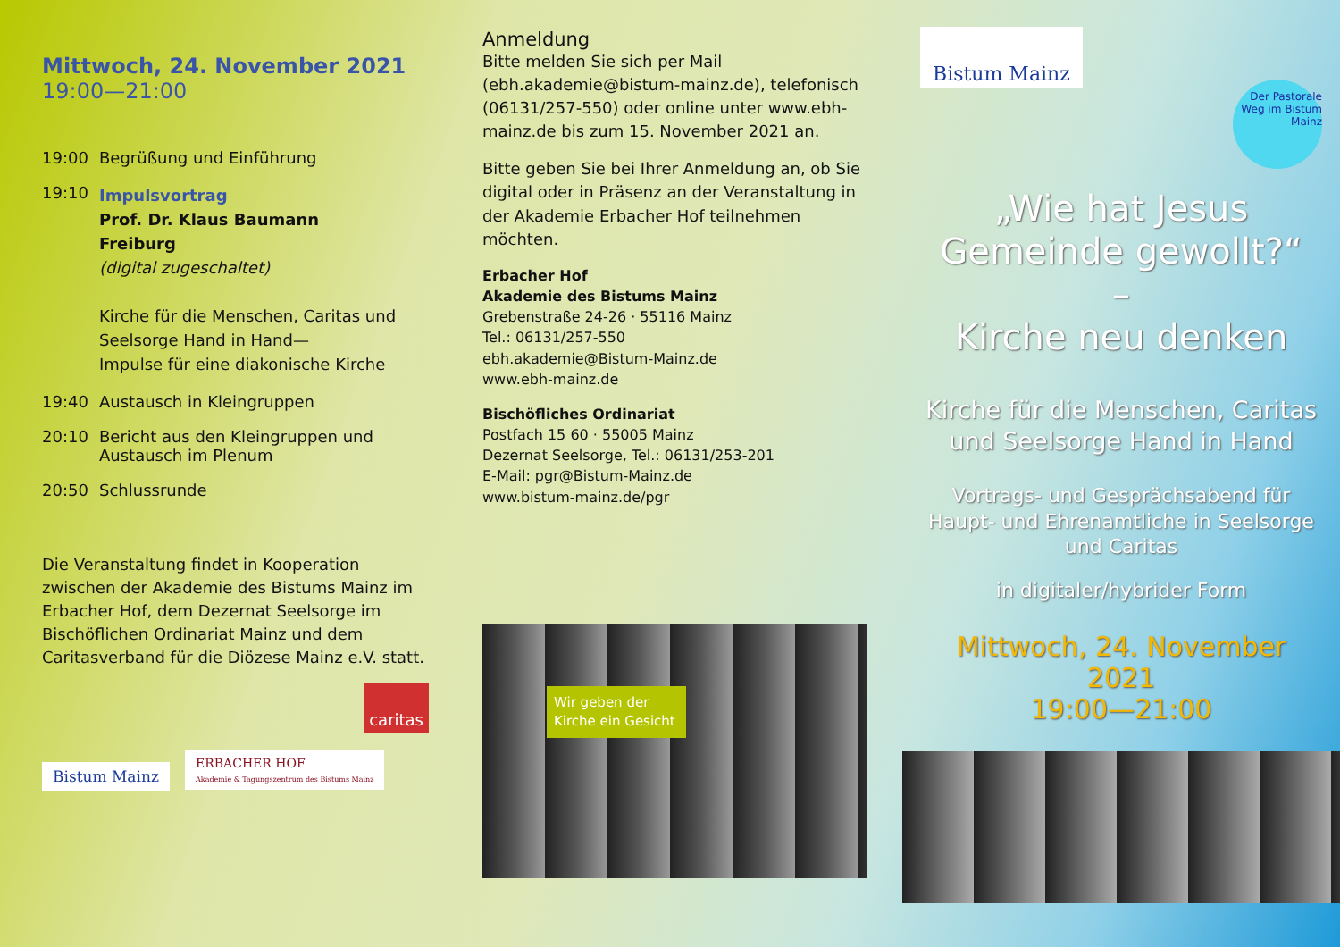Mittwoch, 24. November 2021
19:00—21:00
19:00 Begrüßung und Einführung
19:10
Impulsvortrag
Prof. Dr. Klaus Baumann
Freiburg
(digital zugeschaltet)
Kirche für die Menschen, Caritas und Seelsorge Hand in Hand—
Impulse für eine diakonische Kirche
19:40 Austausch in Kleingruppen
20:10 Bericht aus den Kleingruppen und Austausch im Plenum
20:50 Schlussrunde
Die Veranstaltung findet in Kooperation zwischen der Akademie des Bistums Mainz im Erbacher Hof, dem Dezernat Seelsorge im Bischöflichen Ordinariat Mainz und dem Caritasverband für die Diözese Mainz e.V. statt.
caritas
Bistum Mainz ERBACHER HOF
Akademie & Tagungszentrum des Bistums Mainz
Anmeldung
Bitte melden Sie sich per Mail (ebh.akademie@bistum-mainz.de), telefonisch (06131/257-550) oder online unter www.ebh-mainz.de bis zum 15. November 2021 an.
Bitte geben Sie bei Ihrer Anmeldung an, ob Sie digital oder in Präsenz an der Veranstaltung in der Akademie Erbacher Hof teilnehmen möchten.
Erbacher Hof
Akademie des Bistums Mainz
Grebenstraße 24-26 · 55116 Mainz
Tel.: 06131/257-550
ebh.akademie@Bistum-Mainz.de
www.ebh-mainz.de
Bischöfliches Ordinariat
Postfach 15 60 · 55005 Mainz
Dezernat Seelsorge, Tel.: 06131/253-201
E-Mail: pgr@Bistum-Mainz.de
www.bistum-mainz.de/pgr
Wir geben der Kirche ein Gesicht
Bistum Mainz
Der Pastorale Weg im Bistum Mainz
„Wie hat Jesus Gemeinde gewollt?“
–
Kirche neu denken
Kirche für die Menschen, Caritas und Seelsorge Hand in Hand
Vortrags- und Gesprächsabend für Haupt- und Ehrenamtliche in Seelsorge und Caritas
in digitaler/hybrider Form
Mittwoch, 24. November 2021
19:00—21:00